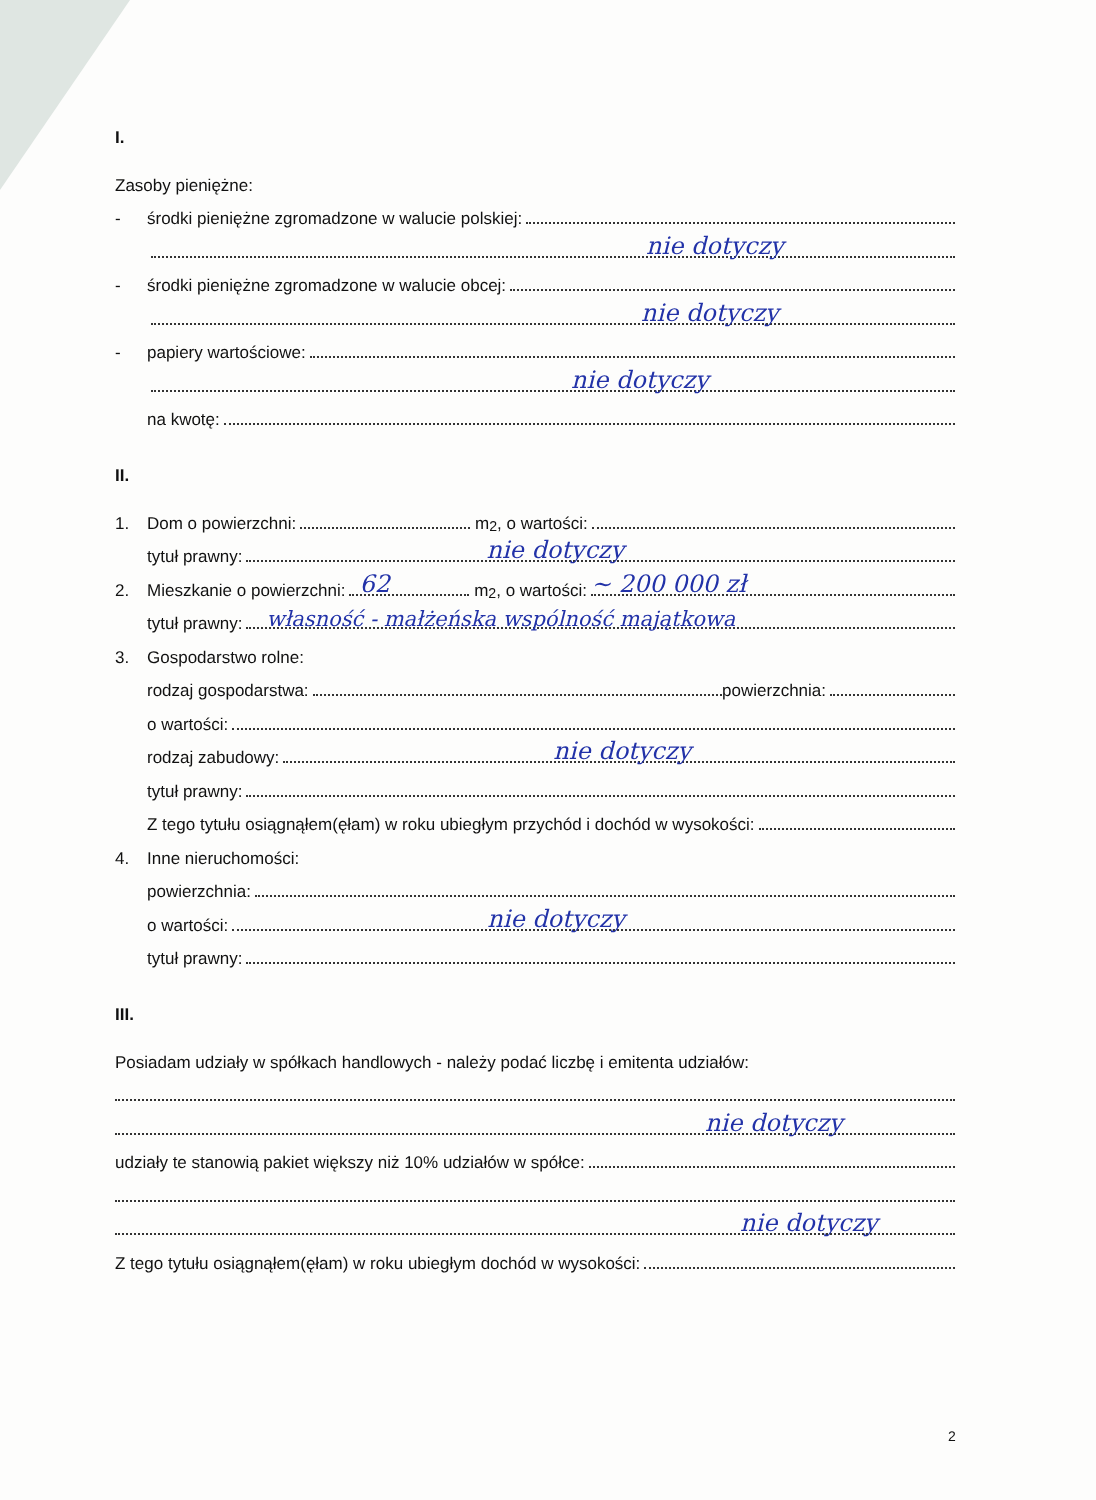I.
Zasoby pieniężne:
- środki pieniężne zgromadzone w walucie polskiej:
nie dotyczy
- środki pieniężne zgromadzone w walucie obcej:
nie dotyczy
- papiery wartościowe:
nie dotyczy
na kwotę:
II.
1. Dom o powierzchni: m<sup>2</sup>, o wartości:
tytuł prawny:
nie dotyczy
2. Mieszkanie o powierzchni:
62
m<sup>2</sup>, o wartości:
~ 200 000 zł
tytuł prawny:
własność - małżeńska wspólność majątkowa
3. Gospodarstwo rolne:
rodzaj gospodarstwa: powierzchnia:
o wartości:
rodzaj zabudowy:
nie dotyczy
tytuł prawny:
Z tego tytułu osiągnąłem(ęłam) w roku ubiegłym przychód i dochód w wysokości:
4. Inne nieruchomości:
powierzchnia:
o wartości:
nie dotyczy
tytuł prawny:
III.
Posiadam udziały w spółkach handlowych - należy podać liczbę i emitenta udziałów:
nie dotyczy
udziały te stanowią pakiet większy niż 10% udziałów w spółce:
nie dotyczy
Z tego tytułu osiągnąłem(ęłam) w roku ubiegłym dochód w wysokości:
2